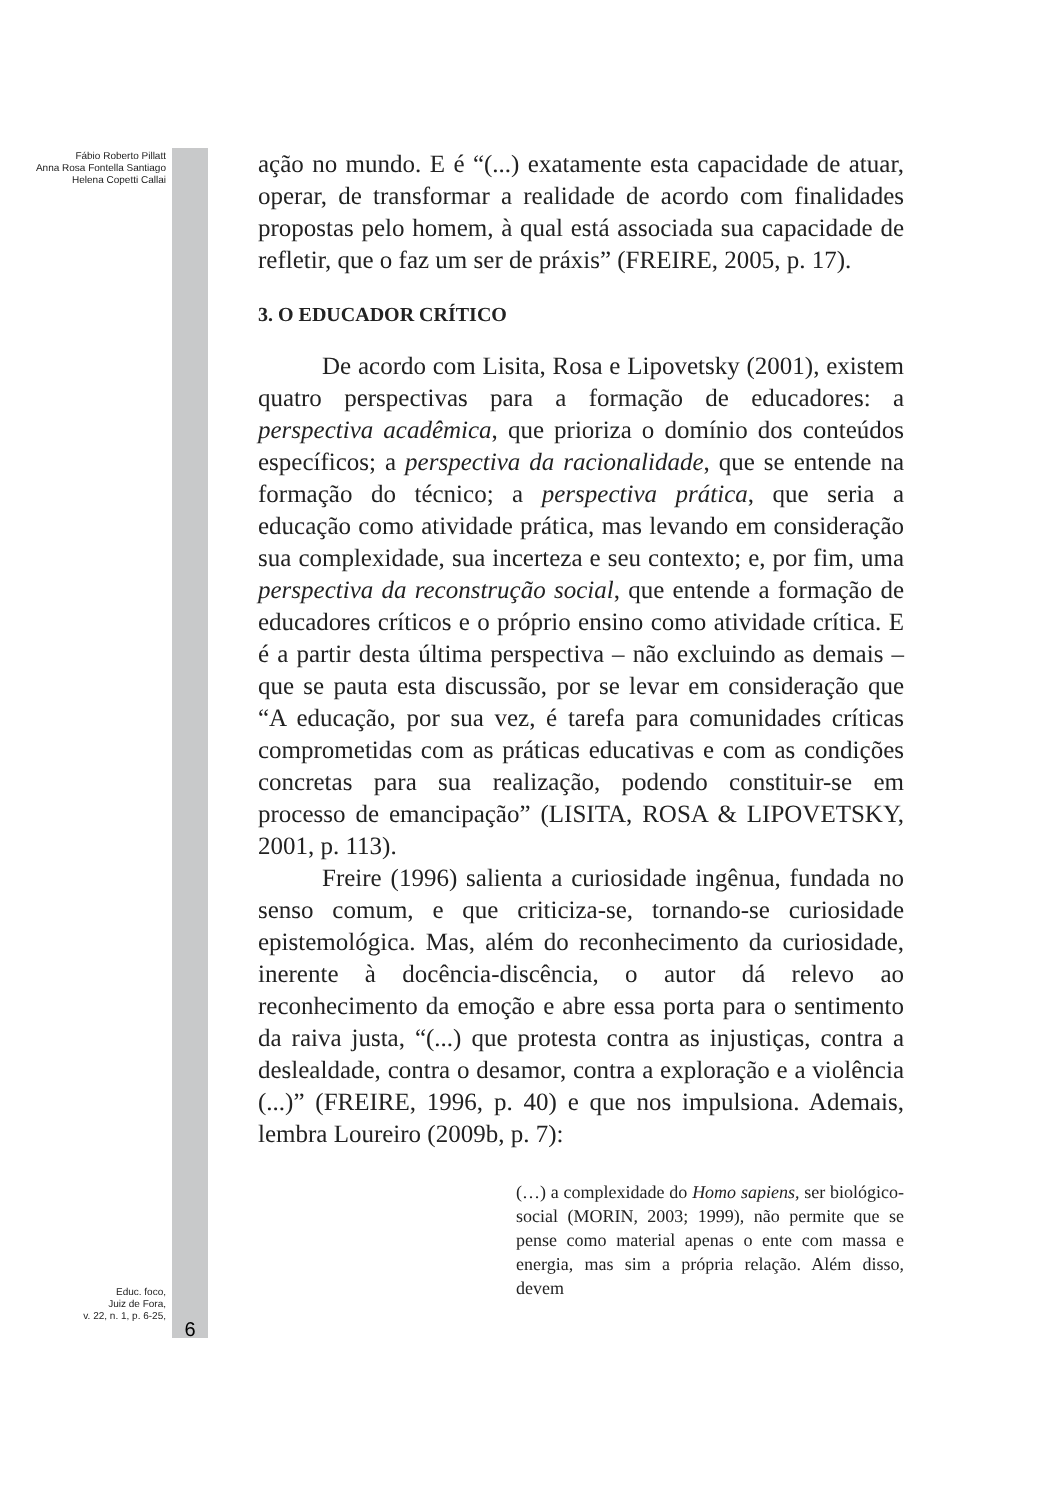Fábio Roberto Pillatt
Anna Rosa Fontella Santiago
Helena Copetti Callai
Educ. foco,
Juiz de Fora,
v. 22, n. 1, p. 6-25,
6
ação no mundo. E é “(...) exatamente esta capacidade de atuar, operar, de transformar a realidade de acordo com finalidades propostas pelo homem, à qual está associada sua capacidade de refletir, que o faz um ser de práxis” (FREIRE, 2005, p. 17).
3. O EDUCADOR CRÍTICO
De acordo com Lisita, Rosa e Lipovetsky (2001), existem quatro perspectivas para a formação de educadores: a perspectiva acadêmica, que prioriza o domínio dos conteúdos específicos; a perspectiva da racionalidade, que se entende na formação do técnico; a perspectiva prática, que seria a educação como atividade prática, mas levando em consideração sua complexidade, sua incerteza e seu contexto; e, por fim, uma perspectiva da reconstrução social, que entende a formação de educadores críticos e o próprio ensino como atividade crítica. E é a partir desta última perspectiva – não excluindo as demais – que se pauta esta discussão, por se levar em consideração que “A educação, por sua vez, é tarefa para comunidades críticas comprometidas com as práticas educativas e com as condições concretas para sua realização, podendo constituir-se em processo de emancipação” (LISITA, ROSA & LIPOVETSKY, 2001, p. 113).
Freire (1996) salienta a curiosidade ingênua, fundada no senso comum, e que criticiza-se, tornando-se curiosidade epistemológica. Mas, além do reconhecimento da curiosidade, inerente à docência-discência, o autor dá relevo ao reconhecimento da emoção e abre essa porta para o sentimento da raiva justa, “(...) que protesta contra as injustiças, contra a deslealdade, contra o desamor, contra a exploração e a violência (...)” (FREIRE, 1996, p. 40) e que nos impulsiona. Ademais, lembra Loureiro (2009b, p. 7):
(…) a complexidade do Homo sapiens, ser biológico-social (MORIN, 2003; 1999), não permite que se pense como material apenas o ente com massa e energia, mas sim a própria relação. Além disso, devem